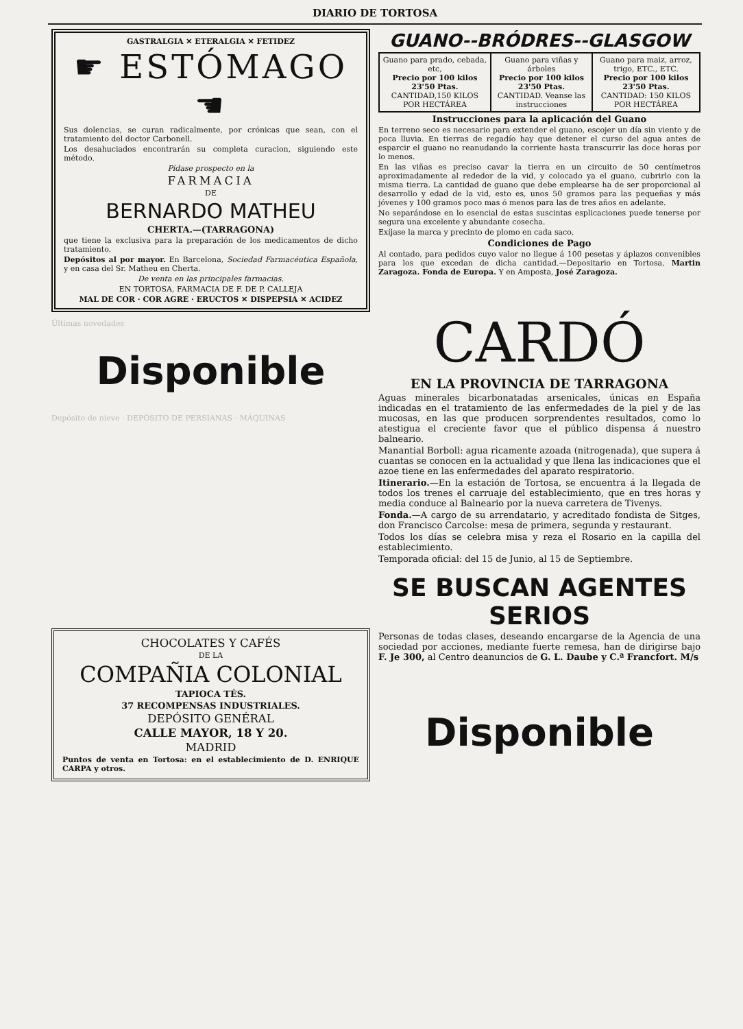DIARIO DE TORTOSA
GASTRALGIA ✕ ETERALGIA ✕ FETIDEZ
☛ ESTÓMAGO ☚
Sus dolencias, se curan radicalmente, por crónicas que sean, con el tratamiento del doctor Carbonell.
Los desahuciados encontrarán su completa curacion, siguiendo este método.
Pídase prospecto en la
FARMACIA
DE
BERNARDO MATHEU
CHERTA.—(TARRAGONA)
que tiene la exclusiva para la preparación de los medicamentos de dicho tratamiento.
Depósitos al por mayor. En Barcelona, Sociedad Farmacéutica Española, y en casa del Sr. Matheu en Cherta.
De venta en las principales farmacias.
EN TORTOSA, FARMACIA DE F. DE P. CALLEJA
MAL DE COR · COR AGRE · ERUCTOS ✕ DISPEPSIA ✕ ACIDEZ
Últimas novedades
Disponible
Depósito de nieve · DEPÓSITO DE PERSIANAS · MÁQUINAS
CHOCOLATES Y CAFÉS
DE LA
COMPAÑIA COLONIAL
TAPIOCA TÉS.
37 RECOMPENSAS INDUSTRIALES.
DEPÓSITO GENÉRAL
CALLE MAYOR, 18 Y 20.
MADRID
Puntos de venta en Tortosa: en el establecimiento de D. ENRIQUE CARPA y otros.
GUANO--BRÓDRES--GLASGOW
| Guano para prado, cebada, etc, Precio por 100 kilos 23'50 Ptas. CANTIDAD,150 KILOS POR HECTÁREA | Guano para viñas y árboles Precio por 100 kilos 23'50 Ptas. CANTIDAD. Veanse las instrucciones | Guano para maiz, arroz, trigo, ETC., ETC. Precio por 100 kilos 23'50 Ptas. CANTIDAD: 150 KILOS POR HECTÁREA |
Instrucciones para la aplicación del Guano
En terreno seco es necesario para extender el guano, escojer un día sin viento y de poca lluvia. En tierras de regadío hay que detener el curso del agua antes de esparcir el guano no reanudando la corriente hasta transcurrir las doce horas por lo menos.
En las viñas es preciso cavar la tierra en un circuito de 50 centímetros aproximadamente al rededor de la vid, y colocado ya el guano, cubrirlo con la misma tierra. La cantidad de guano que debe emplearse ha de ser proporcional al desarrollo y edad de la vid, esto es, unos 50 gramos para las pequeñas y más jóvenes y 100 gramos poco mas ó menos para las de tres años en adelante.
No separándose en lo esencial de estas suscintas esplicaciones puede tenerse por segura una excelente y abundante cosecha.
Exíjase la marca y precinto de plomo en cada saco.
Condiciones de Pago
Al contado, para pedidos cuyo valor no llegue á 100 pesetas y áplazos convenibles para los que excedan de dicha cantidad.—Depositario en Tortosa, Martin Zaragoza. Fonda de Europa. Y en Amposta, José Zaragoza.
CARDÓ
EN LA PROVINCIA DE TARRAGONA
Aguas minerales bicarbonatadas arsenicales, únicas en España indicadas en el tratamiento de las enfermedades de la piel y de las mucosas, en las que producen sorprendentes resultados, como lo atestigua el creciente favor que el público dispensa á nuestro balneario.
Manantial Borboll: agua ricamente azoada (nitrogenada), que supera á cuantas se conocen en la actualidad y que llena las indicaciones que el azoe tiene en las enfermedades del aparato respiratorio.
Itinerario.—En la estación de Tortosa, se encuentra á la llegada de todos los trenes el carruaje del establecimiento, que en tres horas y media conduce al Balneario por la nueva carretera de Tivenys.
Fonda.—A cargo de su arrendatario, y acreditado fondista de Sitges, don Francisco Carcolse: mesa de primera, segunda y restaurant.
Todos los días se celebra misa y reza el Rosario en la capilla del establecimiento.
Temporada oficial: del 15 de Junio, al 15 de Septiembre.
SE BUSCAN AGENTES SERIOS
Personas de todas clases, deseando encargarse de la Agencia de una sociedad por acciones, mediante fuerte remesa, han de dirigirse bajo F. Je 300, al Centro deanuncios de G. L. Daube y C.ª Francfort. M/s
Disponible